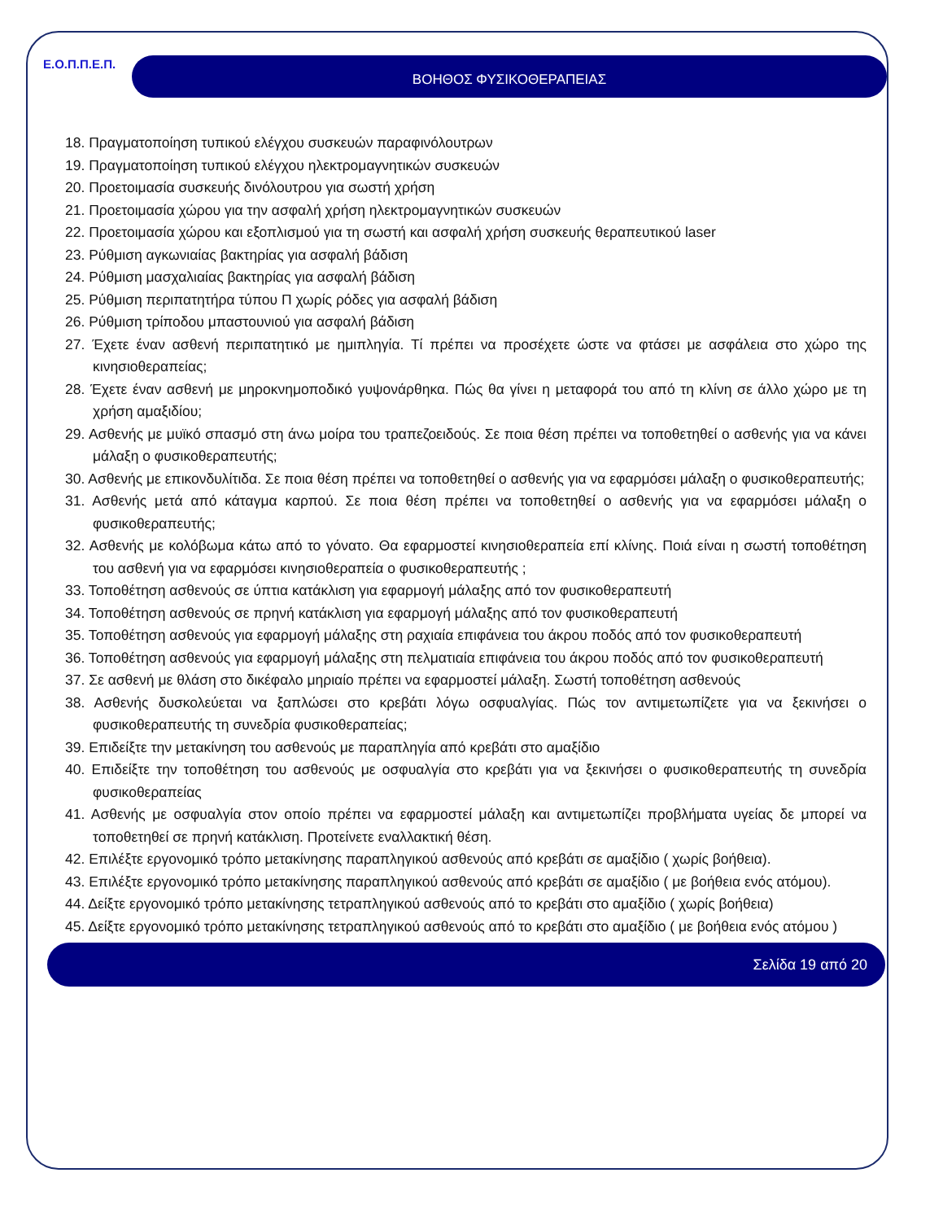Ε.Ο.Π.Π.Ε.Π.
ΒΟΗΘΟΣ ΦΥΣΙΚΟΘΕΡΑΠΕΙΑΣ
18. Πραγματοποίηση τυπικού ελέγχου συσκευών παραφινόλουτρων
19. Πραγματοποίηση τυπικού ελέγχου ηλεκτρομαγνητικών συσκευών
20. Προετοιμασία συσκευής δινόλουτρου για σωστή χρήση
21. Προετοιμασία χώρου για την ασφαλή χρήση ηλεκτρομαγνητικών συσκευών
22. Προετοιμασία χώρου και εξοπλισμού για τη σωστή και ασφαλή χρήση συσκευής θεραπευτικού laser
23. Ρύθμιση αγκωνιαίας βακτηρίας για ασφαλή βάδιση
24. Ρύθμιση μασχαλιαίας βακτηρίας για ασφαλή βάδιση
25. Ρύθμιση περιπατητήρα τύπου Π χωρίς ρόδες για ασφαλή βάδιση
26. Ρύθμιση τρίποδου μπαστουνιού για ασφαλή βάδιση
27. Έχετε έναν ασθενή περιπατητικό με ημιπληγία. Τί πρέπει να προσέχετε ώστε να φτάσει με ασφάλεια στο χώρο της κινησιοθεραπείας;
28. Έχετε έναν ασθενή με μηροκνημοποδικό γυψονάρθηκα. Πώς θα γίνει η μεταφορά του από τη κλίνη σε άλλο χώρο με τη χρήση αμαξιδίου;
29. Ασθενής με μυϊκό σπασμό στη άνω μοίρα του τραπεζοειδούς. Σε ποια θέση πρέπει να τοποθετηθεί ο ασθενής για να κάνει μάλαξη ο φυσικοθεραπευτής;
30. Ασθενής με επικονδυλίτιδα. Σε ποια θέση πρέπει να τοποθετηθεί ο ασθενής για να εφαρμόσει μάλαξη ο φυσικοθεραπευτής;
31. Ασθενής μετά από κάταγμα καρπού. Σε ποια θέση πρέπει να τοποθετηθεί ο ασθενής για να εφαρμόσει μάλαξη ο φυσικοθεραπευτής;
32. Ασθενής με κολόβωμα κάτω από το γόνατο. Θα εφαρμοστεί κινησιοθεραπεία επί κλίνης. Ποιά είναι η σωστή τοποθέτηση του ασθενή για να εφαρμόσει κινησιοθεραπεία ο φυσικοθεραπευτής ;
33. Τοποθέτηση ασθενούς σε ύπτια κατάκλιση για εφαρμογή μάλαξης από τον φυσικοθεραπευτή
34. Τοποθέτηση ασθενούς σε πρηνή κατάκλιση για εφαρμογή μάλαξης από τον φυσικοθεραπευτή
35. Τοποθέτηση ασθενούς για εφαρμογή μάλαξης στη ραχιαία επιφάνεια του άκρου ποδός από τον φυσικοθεραπευτή
36. Τοποθέτηση ασθενούς για εφαρμογή μάλαξης στη πελματιαία επιφάνεια του άκρου ποδός από τον φυσικοθεραπευτή
37. Σε ασθενή με θλάση στο δικέφαλο μηριαίο πρέπει να εφαρμοστεί μάλαξη. Σωστή τοποθέτηση ασθενούς
38. Ασθενής δυσκολεύεται να ξαπλώσει στο κρεβάτι λόγω οσφυαλγίας. Πώς τον αντιμετωπίζετε για να ξεκινήσει ο φυσικοθεραπευτής τη συνεδρία φυσικοθεραπείας;
39. Επιδείξτε την μετακίνηση του ασθενούς με παραπληγία από κρεβάτι στο αμαξίδιο
40. Επιδείξτε την τοποθέτηση του ασθενούς με οσφυαλγία στο κρεβάτι για να ξεκινήσει ο φυσικοθεραπευτής τη συνεδρία φυσικοθεραπείας
41. Ασθενής με οσφυαλγία στον οποίο πρέπει να εφαρμοστεί μάλαξη και αντιμετωπίζει προβλήματα υγείας δε μπορεί να τοποθετηθεί σε πρηνή κατάκλιση. Προτείνετε εναλλακτική θέση.
42. Επιλέξτε εργονομικό τρόπο μετακίνησης παραπληγικού ασθενούς από κρεβάτι σε αμαξίδιο ( χωρίς βοήθεια).
43. Επιλέξτε εργονομικό τρόπο μετακίνησης παραπληγικού ασθενούς από κρεβάτι σε αμαξίδιο ( με βοήθεια ενός ατόμου).
44. Δείξτε εργονομικό τρόπο μετακίνησης τετραπληγικού ασθενούς από το κρεβάτι στο αμαξίδιο ( χωρίς βοήθεια)
45. Δείξτε εργονομικό τρόπο μετακίνησης τετραπληγικού ασθενούς από το κρεβάτι στο αμαξίδιο ( με βοήθεια ενός ατόμου )
Σελίδα 19 από 20